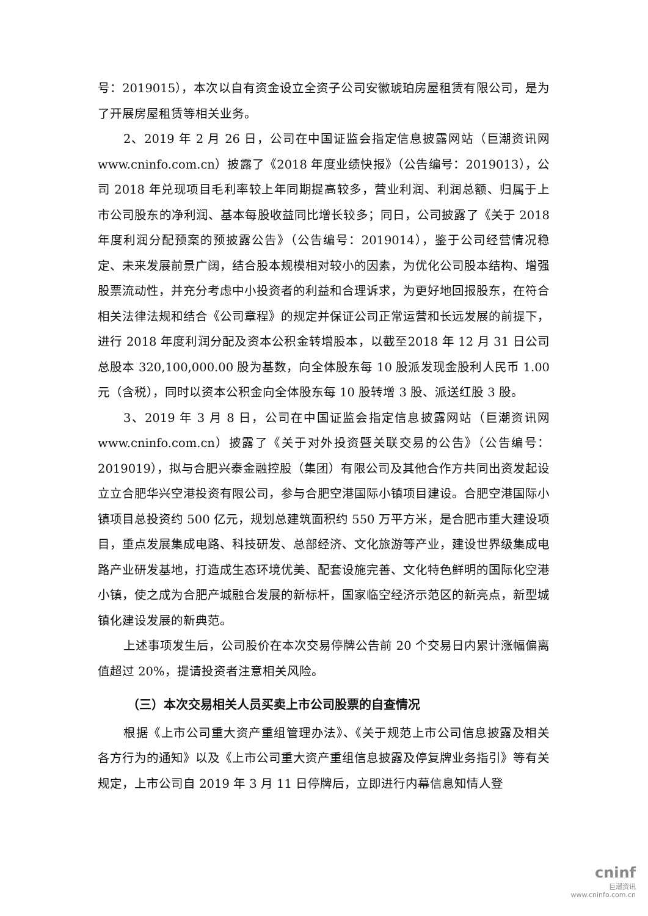号：2019015），本次以自有资金设立全资子公司安徽琥珀房屋租赁有限公司，是为了开展房屋租赁等相关业务。
2、2019 年 2 月 26 日，公司在中国证监会指定信息披露网站（巨潮资讯网www.cninfo.com.cn）披露了《2018 年度业绩快报》（公告编号：2019013），公司 2018 年兑现项目毛利率较上年同期提高较多，营业利润、利润总额、归属于上市公司股东的净利润、基本每股收益同比增长较多；同日，公司披露了《关于 2018 年度利润分配预案的预披露公告》（公告编号：2019014），鉴于公司经营情况稳定、未来发展前景广阔，结合股本规模相对较小的因素，为优化公司股本结构、增强股票流动性，并充分考虑中小投资者的利益和合理诉求，为更好地回报股东，在符合相关法律法规和结合《公司章程》的规定并保证公司正常运营和长远发展的前提下，进行 2018 年度利润分配及资本公积金转增股本，以截至2018 年 12 月 31 日公司总股本 320,100,000.00 股为基数，向全体股东每 10 股派发现金股利人民币 1.00 元（含税），同时以资本公积金向全体股东每 10 股转增 3 股、派送红股 3 股。
3、2019 年 3 月 8 日，公司在中国证监会指定信息披露网站（巨潮资讯网www.cninfo.com.cn）披露了《关于对外投资暨关联交易的公告》（公告编号：2019019），拟与合肥兴泰金融控股（集团）有限公司及其他合作方共同出资发起设立立合肥华兴空港投资有限公司，参与合肥空港国际小镇项目建设。合肥空港国际小镇项目总投资约 500 亿元，规划总建筑面积约 550 万平方米，是合肥市重大建设项目，重点发展集成电路、科技研发、总部经济、文化旅游等产业，建设世界级集成电路产业研发基地，打造成生态环境优美、配套设施完善、文化特色鲜明的国际化空港小镇，使之成为合肥产城融合发展的新标杆，国家临空经济示范区的新亮点，新型城镇化建设发展的新典范。
上述事项发生后，公司股价在本次交易停牌公告前 20 个交易日内累计涨幅偏离值超过 20%，提请投资者注意相关风险。
（三）本次交易相关人员买卖上市公司股票的自查情况
根据《上市公司重大资产重组管理办法》、《关于规范上市公司信息披露及相关各方行为的通知》以及《上市公司重大资产重组信息披露及停复牌业务指引》等有关规定，上市公司自 2019 年 3 月 11 日停牌后，立即进行内幕信息知情人登
cninf
巨潮资讯
www.cninfo.com.cn